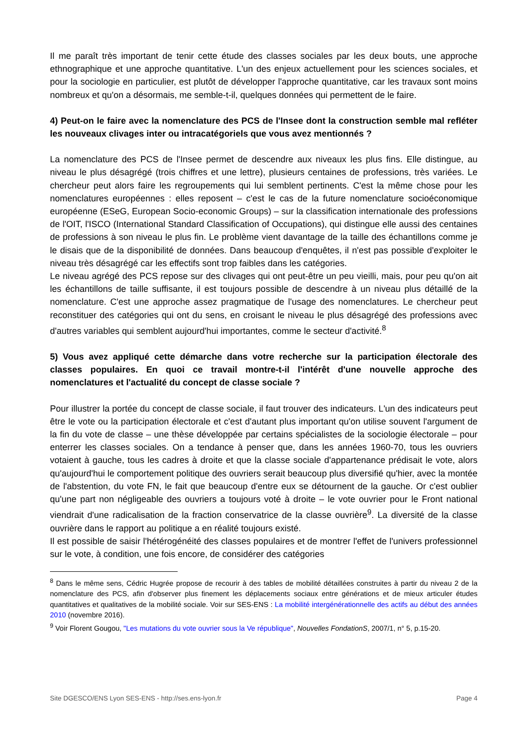Il me paraît très important de tenir cette étude des classes sociales par les deux bouts, une approche ethnographique et une approche quantitative. L'un des enjeux actuellement pour les sciences sociales, et pour la sociologie en particulier, est plutôt de développer l'approche quantitative, car les travaux sont moins nombreux et qu'on a désormais, me semble-t-il, quelques données qui permettent de le faire.
4) Peut-on le faire avec la nomenclature des PCS de l'Insee dont la construction semble mal refléter les nouveaux clivages inter ou intracatégoriels que vous avez mentionnés ?
La nomenclature des PCS de l'Insee permet de descendre aux niveaux les plus fins. Elle distingue, au niveau le plus désagrégé (trois chiffres et une lettre), plusieurs centaines de professions, très variées. Le chercheur peut alors faire les regroupements qui lui semblent pertinents. C'est la même chose pour les nomenclatures européennes : elles reposent – c'est le cas de la future nomenclature socioéconomique européenne (ESeG, European Socio-economic Groups) – sur la classification internationale des professions de l'OIT, l'ISCO (International Standard Classification of Occupations), qui distingue elle aussi des centaines de professions à son niveau le plus fin. Le problème vient davantage de la taille des échantillons comme je le disais que de la disponibilité de données. Dans beaucoup d'enquêtes, il n'est pas possible d'exploiter le niveau très désagrégé car les effectifs sont trop faibles dans les catégories.
Le niveau agrégé des PCS repose sur des clivages qui ont peut-être un peu vieilli, mais, pour peu qu'on ait les échantillons de taille suffisante, il est toujours possible de descendre à un niveau plus détaillé de la nomenclature. C'est une approche assez pragmatique de l'usage des nomenclatures. Le chercheur peut reconstituer des catégories qui ont du sens, en croisant le niveau le plus désagrégé des professions avec d'autres variables qui semblent aujourd'hui importantes, comme le secteur d'activité.<sup>8</sup>
5) Vous avez appliqué cette démarche dans votre recherche sur la participation électorale des classes populaires. En quoi ce travail montre-t-il l'intérêt d'une nouvelle approche des nomenclatures et l'actualité du concept de classe sociale ?
Pour illustrer la portée du concept de classe sociale, il faut trouver des indicateurs. L'un des indicateurs peut être le vote ou la participation électorale et c'est d'autant plus important qu'on utilise souvent l'argument de la fin du vote de classe – une thèse développée par certains spécialistes de la sociologie électorale – pour enterrer les classes sociales. On a tendance à penser que, dans les années 1960-70, tous les ouvriers votaient à gauche, tous les cadres à droite et que la classe sociale d'appartenance prédisait le vote, alors qu'aujourd'hui le comportement politique des ouvriers serait beaucoup plus diversifié qu'hier, avec la montée de l'abstention, du vote FN, le fait que beaucoup d'entre eux se détournent de la gauche. Or c'est oublier qu'une part non négligeable des ouvriers a toujours voté à droite – le vote ouvrier pour le Front national viendrait d'une radicalisation de la fraction conservatrice de la classe ouvrière<sup>9</sup>. La diversité de la classe ouvrière dans le rapport au politique a en réalité toujours existé.
Il est possible de saisir l'hétérogénéité des classes populaires et de montrer l'effet de l'univers professionnel sur le vote, à condition, une fois encore, de considérer des catégories
<sup>8</sup> Dans le même sens, Cédric Hugrée propose de recourir à des tables de mobilité détaillées construites à partir du niveau 2 de la nomenclature des PCS, afin d'observer plus finement les déplacements sociaux entre générations et de mieux articuler études quantitatives et qualitatives de la mobilité sociale. Voir sur SES-ENS : La mobilité intergénérationnelle des actifs au début des années 2010 (novembre 2016).
<sup>9</sup> Voir Florent Gougou, "Les mutations du vote ouvrier sous la Ve république", Nouvelles FondationS, 2007/1, n° 5, p.15-20.
Site DGESCO/ENS Lyon SES-ENS - http://ses.ens-lyon.fr Page 4